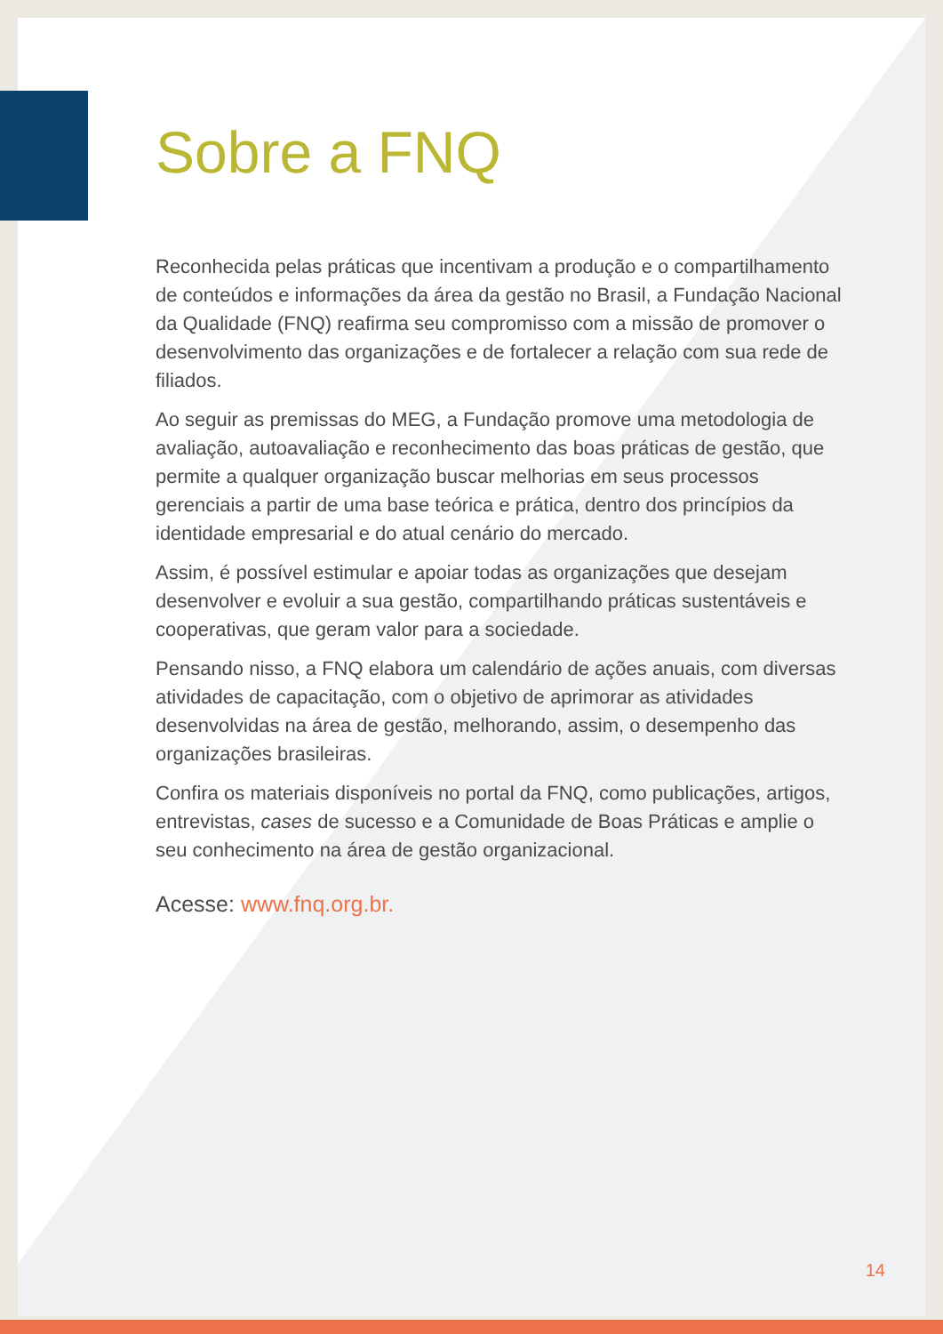Sobre a FNQ
Reconhecida pelas práticas que incentivam a produção e o compartilhamento de conteúdos e informações da área da gestão no Brasil, a Fundação Nacional da Qualidade (FNQ) reafirma seu compromisso com a missão de promover o desenvolvimento das organizações e de fortalecer a relação com sua rede de filiados.
Ao seguir as premissas do MEG, a Fundação promove uma metodologia de avaliação, autoavaliação e reconhecimento das boas práticas de gestão, que permite a qualquer organização buscar melhorias em seus processos gerenciais a partir de uma base teórica e prática, dentro dos princípios da identidade empresarial e do atual cenário do mercado.
Assim, é possível estimular e apoiar todas as organizações que desejam desenvolver e evoluir a sua gestão, compartilhando práticas sustentáveis e cooperativas, que geram valor para a sociedade.
Pensando nisso, a FNQ elabora um calendário de ações anuais, com diversas atividades de capacitação, com o objetivo de aprimorar as atividades desenvolvidas na área de gestão, melhorando, assim, o desempenho das organizações brasileiras.
Confira os materiais disponíveis no portal da FNQ, como publicações, artigos, entrevistas, cases de sucesso e a Comunidade de Boas Práticas e amplie o seu conhecimento na área de gestão organizacional.
Acesse: www.fnq.org.br.
14